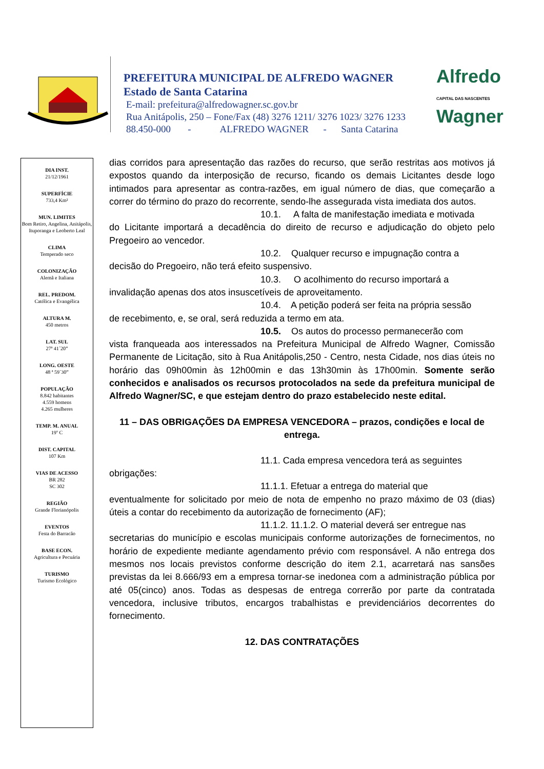PREFEITURA MUNICIPAL DE ALFREDO WAGNER
Estado de Santa Catarina
E-mail: prefeitura@alfredowagner.sc.gov.br
Rua Anitápolis, 250 – Fone/Fax (48) 3276 1211/ 3276 1023/ 3276 1233
88.450-000 - ALFREDO WAGNER - Santa Catarina
Alfredo
CAPITAL DAS NASCENTES
Wagner
DIA INST.
21/12/1961
SUPERFÍCIE
733,4 Km²
MUN. LIMITES
Bom Retiro, Angelina, Anitápolis, Ituporanga e Leoberto Leal
CLIMA
Temperado seco
COLONIZAÇÃO
Alemã e Italiana
REL. PREDOM.
Católica e Evangélica
ALTURA M.
450 metros
LAT. SUL
27ª 41´20”
LONG. OESTE
48 ª 59`30”
POPULAÇÃO
8.842 habitantes
4.559 homens
4.265 mulheres
TEMP. M. ANUAL
19º C
DIST. CAPITAL
107 Km
VIAS DE ACESSO
BR 282
SC 302
REGIÃO
Grande Florianópolis
EVENTOS
Festa do Barracão
BASE ECON.
Agricultura e Pecuária
TURISMO
Turismo Ecológico
dias corridos para apresentação das razões do recurso, que serão restritas aos motivos já expostos quando da interposição de recurso, ficando os demais Licitantes desde logo intimados para apresentar as contra-razões, em igual número de dias, que começarão a correr do término do prazo do recorrente, sendo-lhe assegurada vista imediata dos autos.
10.1. A falta de manifestação imediata e motivada
do Licitante importará a decadência do direito de recurso e adjudicação do objeto pelo Pregoeiro ao vencedor.
10.2. Qualquer recurso e impugnação contra a
decisão do Pregoeiro, não terá efeito suspensivo.
10.3. O acolhimento do recurso importará a
invalidação apenas dos atos insuscetíveis de aproveitamento.
10.4. A petição poderá ser feita na própria sessão
de recebimento, e, se oral, será reduzida a termo em ata.
10.5. Os autos do processo permanecerão com
vista franqueada aos interessados na Prefeitura Municipal de Alfredo Wagner, Comissão Permanente de Licitação, sito à Rua Anitápolis,250 - Centro, nesta Cidade, nos dias úteis no horário das 09h00min às 12h00min e das 13h30min às 17h00min. Somente serão conhecidos e analisados os recursos protocolados na sede da prefeitura municipal de Alfredo Wagner/SC, e que estejam dentro do prazo estabelecido neste edital.
11 – DAS OBRIGAÇÕES DA EMPRESA VENCEDORA – prazos, condições e local de entrega.
11.1. Cada empresa vencedora terá as seguintes
obrigações:
11.1.1. Efetuar a entrega do material que
eventualmente for solicitado por meio de nota de empenho no prazo máximo de 03 (dias) úteis a contar do recebimento da autorização de fornecimento (AF);
11.1.2. 11.1.2. O material deverá ser entregue nas
secretarias do município e escolas municipais conforme autorizações de fornecimentos, no horário de expediente mediante agendamento prévio com responsável. A não entrega dos mesmos nos locais previstos conforme descrição do item 2.1, acarretará nas sansões previstas da lei 8.666/93 em a empresa tornar-se inedonea com a administração pública por até 05(cinco) anos. Todas as despesas de entrega correrão por parte da contratada vencedora, inclusive tributos, encargos trabalhistas e previdenciários decorrentes do fornecimento.
12. DAS CONTRATAÇÕES